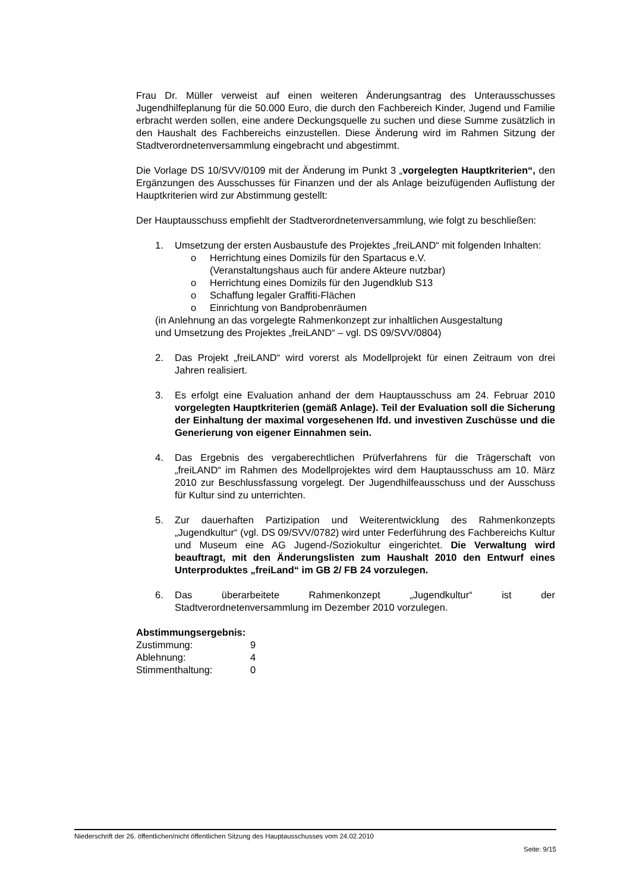Frau Dr. Müller verweist auf einen weiteren Änderungsantrag des Unterausschusses Jugendhilfeplanung für die 50.000 Euro, die durch den Fachbereich Kinder, Jugend und Familie erbracht werden sollen, eine andere Deckungsquelle zu suchen und diese Summe zusätzlich in den Haushalt des Fachbereichs einzustellen. Diese Änderung wird im Rahmen Sitzung der Stadtverordnetenversammlung eingebracht und abgestimmt.
Die Vorlage DS 10/SVV/0109 mit der Änderung im Punkt 3 „vorgelegten Hauptkriterien“, den Ergänzungen des Ausschusses für Finanzen und der als Anlage beizufügenden Auflistung der Hauptkriterien wird zur Abstimmung gestellt:
Der Hauptausschuss empfiehlt der Stadtverordnetenversammlung, wie folgt zu beschließen:
1. Umsetzung der ersten Ausbaustufe des Projektes „freiLAND“ mit folgenden Inhalten:
o Herrichtung eines Domizils für den Spartacus e.V.
(Veranstaltungshaus auch für andere Akteure nutzbar)
o Herrichtung eines Domizils für den Jugendklub S13
o Schaffung legaler Graffiti-Flächen
o Einrichtung von Bandprobenräumen
(in Anlehnung an das vorgelegte Rahmenkonzept zur inhaltlichen Ausgestaltung
und Umsetzung des Projektes „freiLAND“ – vgl. DS 09/SVV/0804)
2. Das Projekt „freiLAND“ wird vorerst als Modellprojekt für einen Zeitraum von drei Jahren realisiert.
3. Es erfolgt eine Evaluation anhand der dem Hauptausschuss am 24. Februar 2010 vorgelegten Hauptkriterien (gemäß Anlage). Teil der Evaluation soll die Sicherung der Einhaltung der maximal vorgesehenen lfd. und investiven Zuschüsse und die Generierung von eigener Einnahmen sein.
4. Das Ergebnis des vergaberechtlichen Prüfverfahrens für die Trägerschaft von „freiLAND“ im Rahmen des Modellprojektes wird dem Hauptausschuss am 10. März 2010 zur Beschlussfassung vorgelegt. Der Jugendhilfeausschuss und der Ausschuss für Kultur sind zu unterrichten.
5. Zur dauerhaften Partizipation und Weiterentwicklung des Rahmenkonzepts „Jugendkultur“ (vgl. DS 09/SVV/0782) wird unter Federführung des Fachbereichs Kultur und Museum eine AG Jugend-/Soziokultur eingerichtet. Die Verwaltung wird beauftragt, mit den Änderungslisten zum Haushalt 2010 den Entwurf eines Unterproduktes „freiLand“ im GB 2/ FB 24 vorzulegen.
6. Das überarbeitete Rahmenkonzept „Jugendkultur“ ist der Stadtverordnetenversammlung im Dezember 2010 vorzulegen.
Abstimmungsergebnis:
| Zustimmung: | 9 |
| Ablehnung: | 4 |
| Stimmenthaltung: | 0 |
Niederschrift der 26. öffentlichen/nicht öffentlichen Sitzung des Hauptausschusses vom 24.02.2010
Seite: 9/15